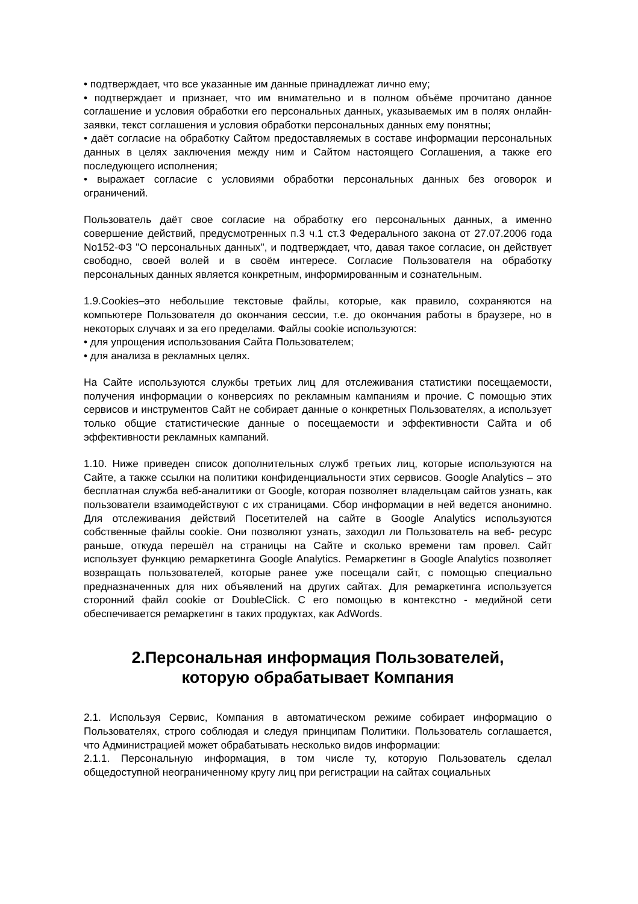• подтверждает, что все указанные им данные принадлежат лично ему;
• подтверждает и признает, что им внимательно и в полном объёме прочитано данное соглашение и условия обработки его персональных данных, указываемых им в полях онлайн-заявки, текст соглашения и условия обработки персональных данных ему понятны;
• даёт согласие на обработку Сайтом предоставляемых в составе информации персональных данных в целях заключения между ним и Сайтом настоящего Соглашения, а также его последующего исполнения;
• выражает согласие с условиями обработки персональных данных без оговорок и ограничений.
Пользователь даёт свое согласие на обработку его персональных данных, а именно совершение действий, предусмотренных п.3 ч.1 ст.3 Федерального закона от 27.07.2006 года No152-ФЗ "О персональных данных", и подтверждает, что, давая такое согласие, он действует свободно, своей волей и в своём интересе. Согласие Пользователя на обработку персональных данных является конкретным, информированным и сознательным.
1.9.Cookies–это небольшие текстовые файлы, которые, как правило, сохраняются на компьютере Пользователя до окончания сессии, т.е. до окончания работы в браузере, но в некоторых случаях и за его пределами. Файлы cookie используются:
• для упрощения использования Сайта Пользователем;
• для анализа в рекламных целях.
На Сайте используются службы третьих лиц для отслеживания статистики посещаемости, получения информации о конверсиях по рекламным кампаниям и прочие. С помощью этих сервисов и инструментов Сайт не собирает данные о конкретных Пользователях, а использует только общие статистические данные о посещаемости и эффективности Сайта и об эффективности рекламных кампаний.
1.10. Ниже приведен список дополнительных служб третьих лиц, которые используются на Сайте, а также ссылки на политики конфиденциальности этих сервисов. Google Analytics – это бесплатная служба веб-аналитики от Google, которая позволяет владельцам сайтов узнать, как пользователи взаимодействуют с их страницами. Сбор информации в ней ведется анонимно. Для отслеживания действий Посетителей на сайте в Google Analytics используются собственные файлы cookie. Они позволяют узнать, заходил ли Пользователь на веб- ресурс раньше, откуда перешёл на страницы на Сайте и сколько времени там провел. Сайт использует функцию ремаркетинга Google Analytics. Ремаркетинг в Google Analytics позволяет возвращать пользователей, которые ранее уже посещали сайт, с помощью специально предназначенных для них объявлений на других сайтах. Для ремаркетинга используется сторонний файл cookie от DoubleClick. С его помощью в контекстно - медийной сети обеспечивается ремаркетинг в таких продуктах, как AdWords.
2.Персональная информация Пользователей,
которую обрабатывает Компания
2.1. Используя Сервис, Компания в автоматическом режиме собирает информацию о Пользователях, строго соблюдая и следуя принципам Политики. Пользователь соглашается, что Администрацией может обрабатывать несколько видов информации:
2.1.1. Персональную информация, в том числе ту, которую Пользователь сделал общедоступной неограниченному кругу лиц при регистрации на сайтах социальных